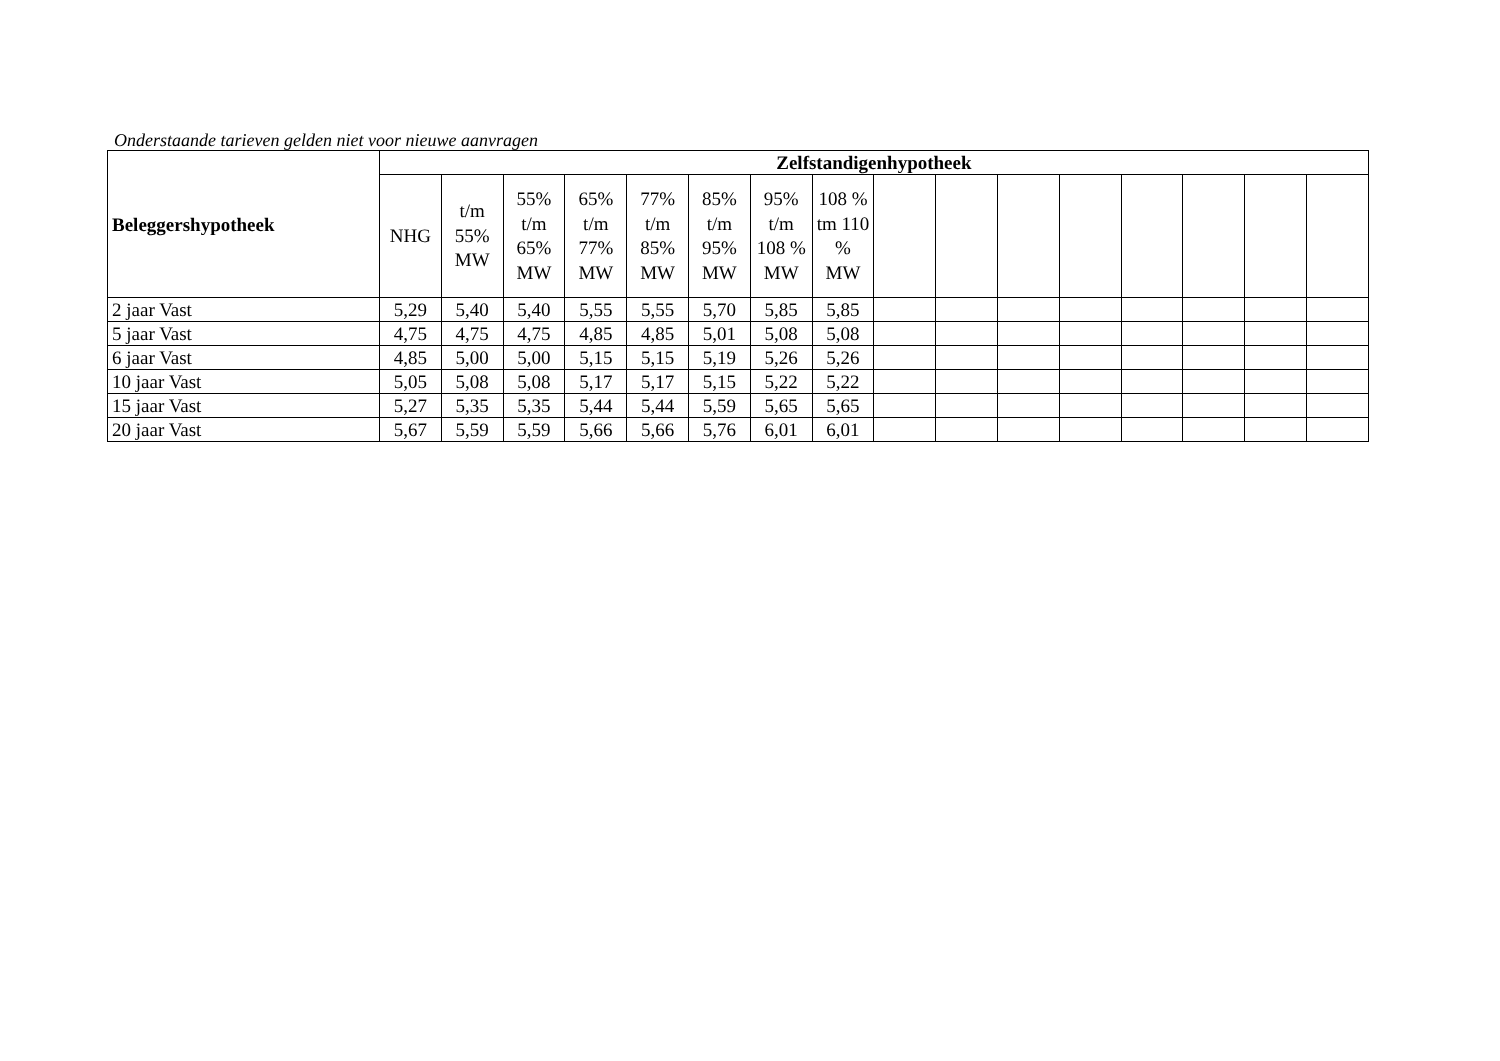Onderstaande tarieven gelden niet voor nieuwe aanvragen
| Beleggershypotheek | Zelfstandigenhypotheek | | | | | | | | | | | | | | | |
| --- | --- | --- | --- | --- | --- | --- | --- | --- | --- | --- | --- | --- | --- | --- | --- | --- |
| | NHG | t/m 55% MW | 55% t/m 65% MW | 65% t/m 77% MW | 77% t/m 85% MW | 85% t/m 95% MW | 95% t/m 108 % MW | 108 % tm 110 % MW | | | | | | | | |
| 2 jaar Vast | 5,29 | 5,40 | 5,40 | 5,55 | 5,55 | 5,70 | 5,85 | 5,85 | | | | | | | | |
| 5 jaar Vast | 4,75 | 4,75 | 4,75 | 4,85 | 4,85 | 5,01 | 5,08 | 5,08 | | | | | | | | |
| 6 jaar Vast | 4,85 | 5,00 | 5,00 | 5,15 | 5,15 | 5,19 | 5,26 | 5,26 | | | | | | | | |
| 10 jaar Vast | 5,05 | 5,08 | 5,08 | 5,17 | 5,17 | 5,15 | 5,22 | 5,22 | | | | | | | | |
| 15 jaar Vast | 5,27 | 5,35 | 5,35 | 5,44 | 5,44 | 5,59 | 5,65 | 5,65 | | | | | | | | |
| 20 jaar Vast | 5,67 | 5,59 | 5,59 | 5,66 | 5,66 | 5,76 | 6,01 | 6,01 | | | | | | | | |